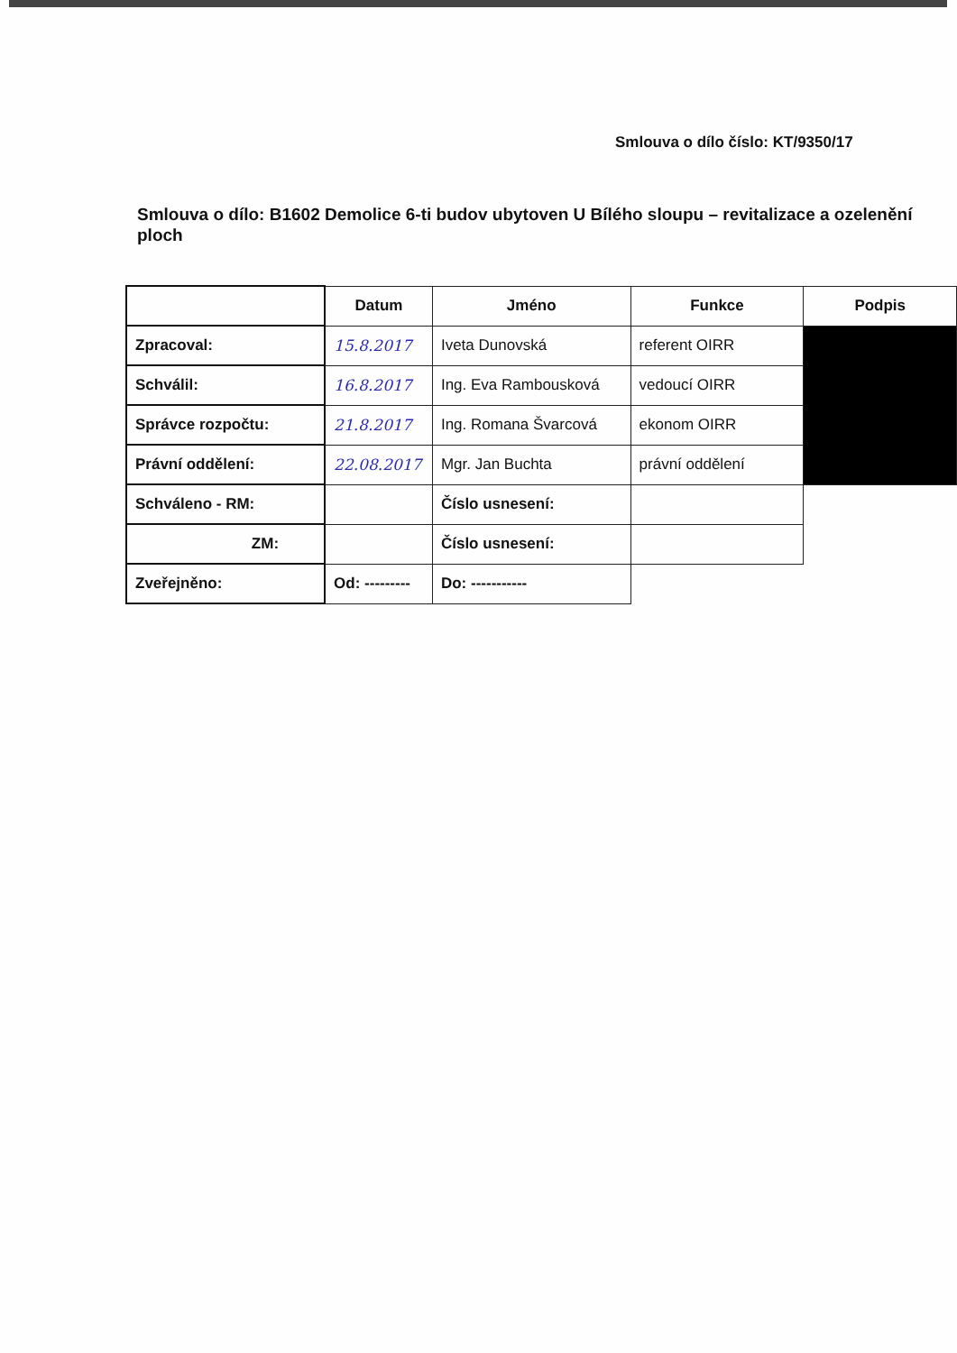Smlouva o dílo číslo: KT/9350/17
Smlouva o dílo: B1602 Demolice 6-ti budov ubytoven U Bílého sloupu – revitalizace a ozelenění ploch
| | Datum | Jméno | Funkce | Podpis |
| --- | --- | --- | --- | --- |
| Zpracoval: | 15.8.2017 | Iveta Dunovská | referent OIRR | |
| Schválil: | 16.8.2017 | Ing. Eva Rambousková | vedoucí OIRR | |
| Správce rozpočtu: | 21.8.2017 | Ing. Romana Švarcová | ekonom OIRR | |
| Právní oddělení: | 22.08.2017 | Mgr. Jan Buchta | právní oddělení | |
| Schváleno - RM: | | Číslo usnesení: | | |
| ZM: | | Číslo usnesení: | | |
| Zveřejněno: | Od: --------- | Do: ----------- | | |